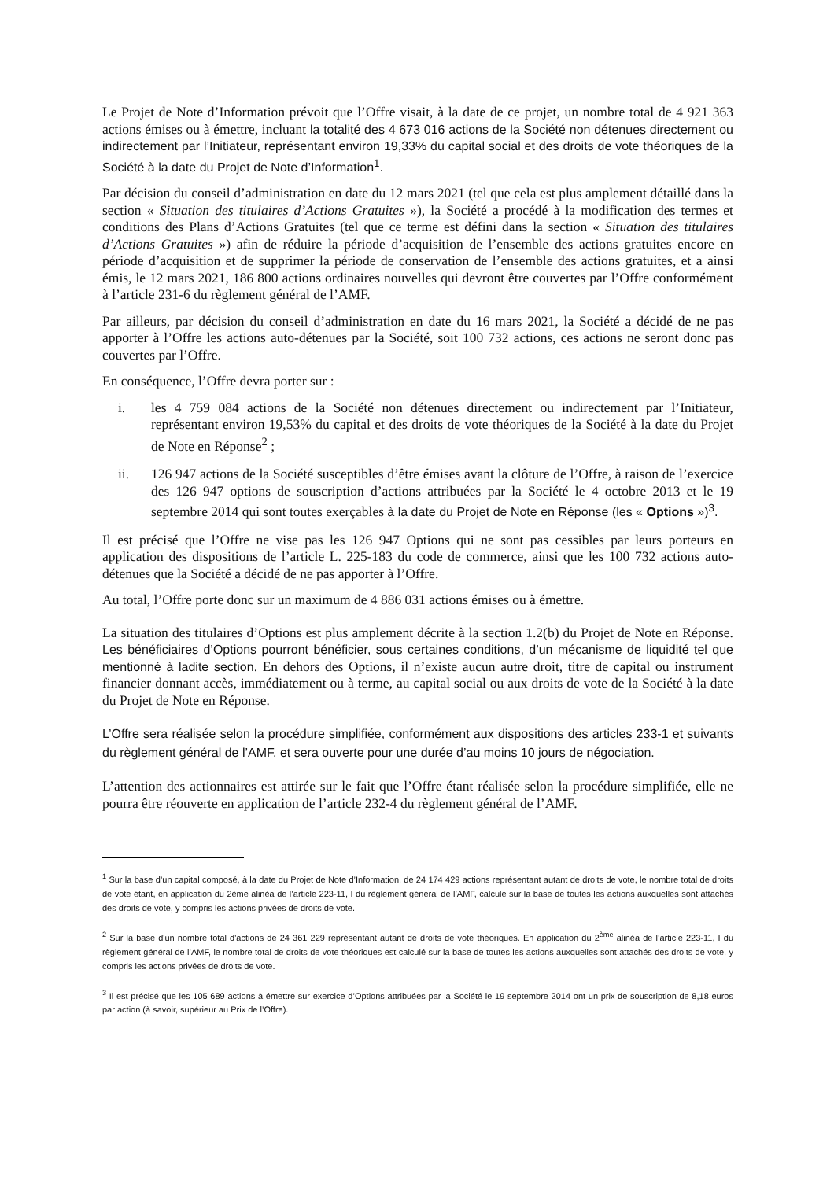Le Projet de Note d’Information prévoit que l’Offre visait, à la date de ce projet, un nombre total de 4 921 363 actions émises ou à émettre, incluant la totalité des 4 673 016 actions de la Société non détenues directement ou indirectement par l’Initiateur, représentant environ 19,33% du capital social et des droits de vote théoriques de la Société à la date du Projet de Note d’Information<sup>1</sup>.
Par décision du conseil d’administration en date du 12 mars 2021 (tel que cela est plus amplement détaillé dans la section « Situation des titulaires d’Actions Gratuites »), la Société a procédé à la modification des termes et conditions des Plans d’Actions Gratuites (tel que ce terme est défini dans la section « Situation des titulaires d’Actions Gratuites ») afin de réduire la période d’acquisition de l’ensemble des actions gratuites encore en période d’acquisition et de supprimer la période de conservation de l’ensemble des actions gratuites, et a ainsi émis, le 12 mars 2021, 186 800 actions ordinaires nouvelles qui devront être couvertes par l’Offre conformément à l’article 231-6 du règlement général de l’AMF.
Par ailleurs, par décision du conseil d’administration en date du 16 mars 2021, la Société a décidé de ne pas apporter à l’Offre les actions auto-détenues par la Société, soit 100 732 actions, ces actions ne seront donc pas couvertes par l’Offre.
En conséquence, l’Offre devra porter sur :
i. les 4 759 084 actions de la Société non détenues directement ou indirectement par l’Initiateur, représentant environ 19,53% du capital et des droits de vote théoriques de la Société à la date du Projet de Note en Réponse<sup>2</sup> ;
ii. 126 947 actions de la Société susceptibles d’être émises avant la clôture de l’Offre, à raison de l’exercice des 126 947 options de souscription d’actions attribuées par la Société le 4 octobre 2013 et le 19 septembre 2014 qui sont toutes exerçables à la date du Projet de Note en Réponse (les « Options »)<sup>3</sup>.
Il est précisé que l’Offre ne vise pas les 126 947 Options qui ne sont pas cessibles par leurs porteurs en application des dispositions de l’article L. 225-183 du code de commerce, ainsi que les 100 732 actions auto-détenues que la Société a décidé de ne pas apporter à l’Offre.
Au total, l’Offre porte donc sur un maximum de 4 886 031 actions émises ou à émettre.
La situation des titulaires d’Options est plus amplement décrite à la section 1.2(b) du Projet de Note en Réponse. Les bénéficiaires d’Options pourront bénéficier, sous certaines conditions, d’un mécanisme de liquidité tel que mentionné à ladite section. En dehors des Options, il n’existe aucun autre droit, titre de capital ou instrument financier donnant accès, immédiatement ou à terme, au capital social ou aux droits de vote de la Société à la date du Projet de Note en Réponse.
L’Offre sera réalisée selon la procédure simplifiée, conformément aux dispositions des articles 233-1 et suivants du règlement général de l’AMF, et sera ouverte pour une durée d’au moins 10 jours de négociation.
L’attention des actionnaires est attirée sur le fait que l’Offre étant réalisée selon la procédure simplifiée, elle ne pourra être réouverte en application de l’article 232-4 du règlement général de l’AMF.
<sup>1</sup> Sur la base d’un capital composé, à la date du Projet de Note d’Information, de 24 174 429 actions représentant autant de droits de vote, le nombre total de droits de vote étant, en application du 2ème alinéa de l’article 223-11, I du règlement général de l’AMF, calculé sur la base de toutes les actions auxquelles sont attachés des droits de vote, y compris les actions privées de droits de vote.
<sup>2</sup> Sur la base d'un nombre total d'actions de 24 361 229 représentant autant de droits de vote théoriques. En application du 2<sup>ème</sup> alinéa de l’article 223-11, I du règlement général de l’AMF, le nombre total de droits de vote théoriques est calculé sur la base de toutes les actions auxquelles sont attachés des droits de vote, y compris les actions privées de droits de vote.
<sup>3</sup> Il est précisé que les 105 689 actions à émettre sur exercice d’Options attribuées par la Société le 19 septembre 2014 ont un prix de souscription de 8,18 euros par action (à savoir, supérieur au Prix de l’Offre).